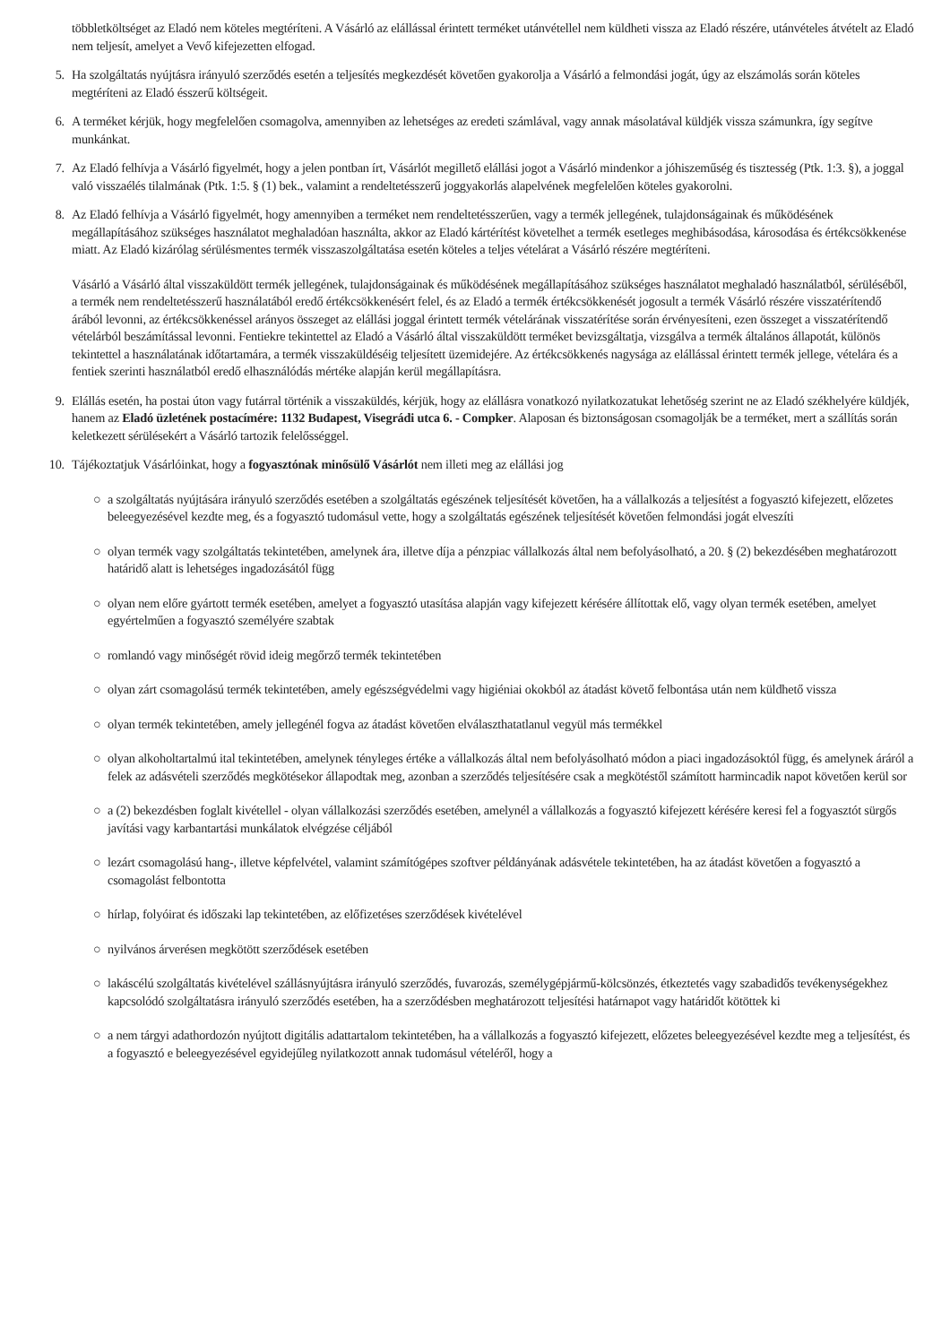többletköltséget az Eladó nem köteles megtéríteni. A Vásárló az elállással érintett terméket utánvétellel nem küldheti vissza az Eladó részére, utánvételes átvételt az Eladó nem teljesít, amelyet a Vevő kifejezetten elfogad.
5. Ha szolgáltatás nyújtásra irányuló szerződés esetén a teljesítés megkezdését követően gyakorolja a Vásárló a felmondási jogát, úgy az elszámolás során köteles megtéríteni az Eladó ésszerű költségeit.
6. A terméket kérjük, hogy megfelelően csomagolva, amennyiben az lehetséges az eredeti számlával, vagy annak másolatával küldjék vissza számunkra, így segítve munkánkat.
7. Az Eladó felhívja a Vásárló figyelmét, hogy a jelen pontban írt, Vásárlót megillető elállási jogot a Vásárló mindenkor a jóhiszeműség és tisztesség (Ptk. 1:3. §), a joggal való visszaélés tilalmának (Ptk. 1:5. § (1) bek., valamint a rendeltetésszerű joggyakorlás alapelvének megfelelően köteles gyakorolni.
8. Az Eladó felhívja a Vásárló figyelmét, hogy amennyiben a terméket nem rendeltetésszerűen, vagy a termék jellegének, tulajdonságainak és működésének megállapításához szükséges használatot meghaladóan használta, akkor az Eladó kártérítést követelhet a termék esetleges meghibásodása, károsodása és értékcsökkenése miatt. Az Eladó kizárólag sérülésmentes termék visszaszolgáltatása esetén köteles a teljes vételárat a Vásárló részére megtéríteni.
Vásárló a Vásárló által visszaküldött termék jellegének, tulajdonságainak és működésének megállapításához szükséges használatot meghaladó használatból, sérüléséből, a termék nem rendeltetésszerű használatából eredő értékcsökkenésért felel, és az Eladó a termék értékcsökkenését jogosult a termék Vásárló részére visszatérítendő árából levonni, az értékcsökkenéssel arányos összeget az elállási joggal érintett termék vételárának visszatérítése során érvényesíteni, ezen összeget a visszatérítendő vételárból beszámítással levonni. Fentiekre tekintettel az Eladó a Vásárló által visszaküldött terméket bevizsgáltatja, vizsgálva a termék általános állapotát, különös tekintettel a használatának időtartamára, a termék visszaküldéséig teljesített üzemidejére. Az értékcsökkenés nagysága az elállással érintett termék jellege, vételára és a fentiek szerinti használatból eredő elhasználódás mértéke alapján kerül megállapításra.
9. Elállás esetén, ha postai úton vagy futárral történik a visszaküldés, kérjük, hogy az elállásra vonatkozó nyilatkozatukat lehetőség szerint ne az Eladó székhelyére küldjék, hanem az Eladó üzletének postacímére: 1132 Budapest, Visegrádi utca 6. - Compker. Alaposan és biztonságosan csomagolják be a terméket, mert a szállítás során keletkezett sérülésekért a Vásárló tartozik felelősséggel.
10.
Tájékoztatjuk Vásárlóinkat, hogy a fogyasztónak minősülő Vásárlót nem illeti meg az elállási jog
○ a szolgáltatás nyújtására irányuló szerződés esetében a szolgáltatás egészének teljesítését követően, ha a vállalkozás a teljesítést a fogyasztó kifejezett, előzetes beleegyezésével kezdte meg, és a fogyasztó tudomásul vette, hogy a szolgáltatás egészének teljesítését követően felmondási jogát elveszíti
○ olyan termék vagy szolgáltatás tekintetében, amelynek ára, illetve díja a pénzpiac vállalkozás által nem befolyásolható, a 20. § (2) bekezdésében meghatározott határidő alatt is lehetséges ingadozásától függ
○ olyan nem előre gyártott termék esetében, amelyet a fogyasztó utasítása alapján vagy kifejezett kérésére állítottak elő, vagy olyan termék esetében, amelyet egyértelműen a fogyasztó személyére szabtak
○ romlandó vagy minőségét rövid ideig megőrző termék tekintetében
○ olyan zárt csomagolású termék tekintetében, amely egészségvédelmi vagy higiéniai okokból az átadást követő felbontása után nem küldhető vissza
○ olyan termék tekintetében, amely jellegénél fogva az átadást követően elválaszthatatlanul vegyül más termékkel
○ olyan alkoholtartalmú ital tekintetében, amelynek tényleges értéke a vállalkozás által nem befolyásolható módon a piaci ingadozásoktól függ, és amelynek áráról a felek az adásvételi szerződés megkötésekor állapodtak meg, azonban a szerződés teljesítésére csak a megkötéstől számított harmincadik napot követően kerül sor
○ a (2) bekezdésben foglalt kivétellel - olyan vállalkozási szerződés esetében, amelynél a vállalkozás a fogyasztó kifejezett kérésére keresi fel a fogyasztót sürgős javítási vagy karbantartási munkálatok elvégzése céljából
○ lezárt csomagolású hang-, illetve képfelvétel, valamint számítógépes szoftver példányának adásvétele tekintetében, ha az átadást követően a fogyasztó a csomagolást felbontotta
○ hírlap, folyóirat és időszaki lap tekintetében, az előfizetéses szerződések kivételével
○ nyilvános árverésen megkötött szerződések esetében
○ lakáscélú szolgáltatás kivételével szállásnyújtásra irányuló szerződés, fuvarozás, személygépjármű-kölcsönzés, étkeztetés vagy szabadidős tevékenységekhez kapcsolódó szolgáltatásra irányuló szerződés esetében, ha a szerződésben meghatározott teljesítési határnapot vagy határidőt kötöttek ki
○ a nem tárgyi adathordozón nyújtott digitális adattartalom tekintetében, ha a vállalkozás a fogyasztó kifejezett, előzetes beleegyezésével kezdte meg a teljesítést, és a fogyasztó e beleegyezésével egyidejűleg nyilatkozott annak tudomásul vételéről, hogy a